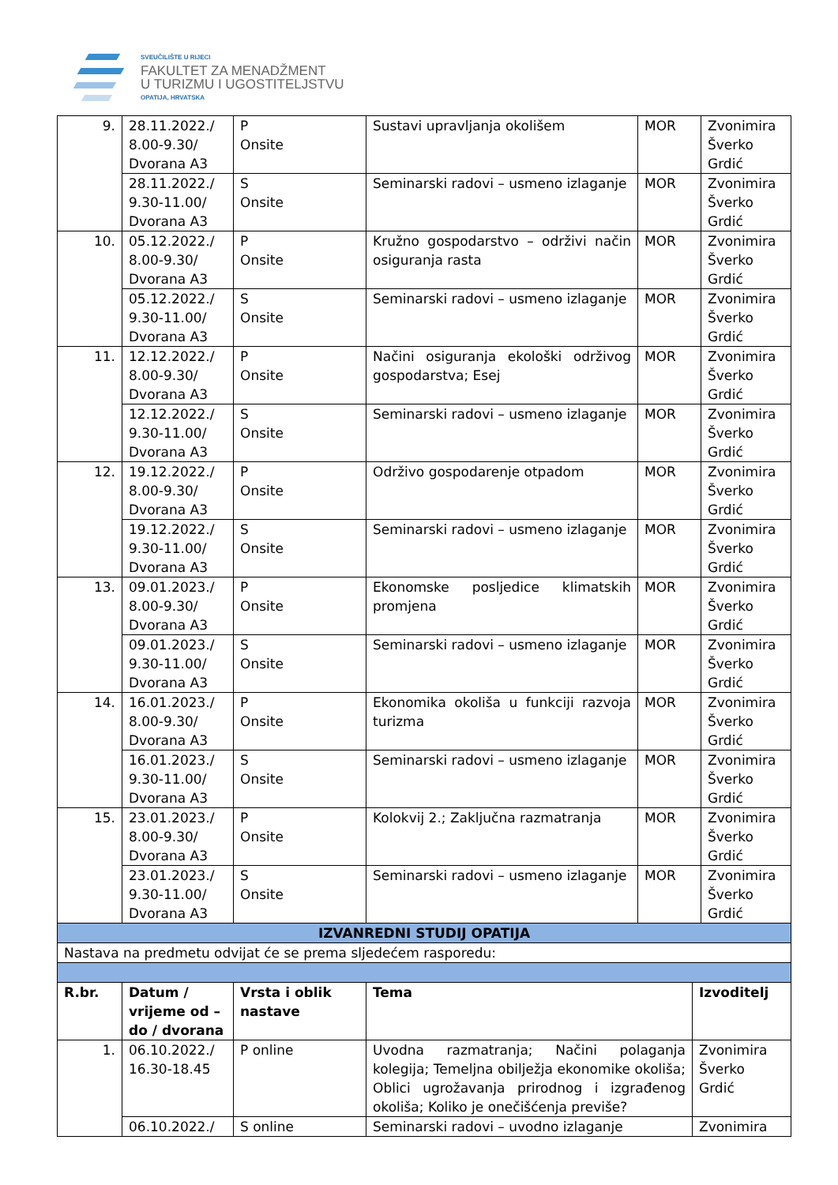SVEUČILIŠTE U RIJECI
FAKULTET ZA MENADŽMENT
U TURIZMU I UGOSTITELJSTVU
OPATIJA, HRVATSKA
| 9. | 28.11.2022./ 8.00-9.30/ Dvorana A3 | P Onsite | Sustavi upravljanja okolišem | MOR | Zvonimira Šverko Grdić |
| | 28.11.2022./ 9.30-11.00/ Dvorana A3 | S Onsite | Seminarski radovi – usmeno izlaganje | MOR | Zvonimira Šverko Grdić |
| 10. | 05.12.2022./ 8.00-9.30/ Dvorana A3 | P Onsite | Kružno gospodarstvo – održivi način osiguranja rasta | MOR | Zvonimira Šverko Grdić |
| | 05.12.2022./ 9.30-11.00/ Dvorana A3 | S Onsite | Seminarski radovi – usmeno izlaganje | MOR | Zvonimira Šverko Grdić |
| 11. | 12.12.2022./ 8.00-9.30/ Dvorana A3 | P Onsite | Načini osiguranja ekološki održivog gospodarstva; Esej | MOR | Zvonimira Šverko Grdić |
| | 12.12.2022./ 9.30-11.00/ Dvorana A3 | S Onsite | Seminarski radovi – usmeno izlaganje | MOR | Zvonimira Šverko Grdić |
| 12. | 19.12.2022./ 8.00-9.30/ Dvorana A3 | P Onsite | Održivo gospodarenje otpadom | MOR | Zvonimira Šverko Grdić |
| | 19.12.2022./ 9.30-11.00/ Dvorana A3 | S Onsite | Seminarski radovi – usmeno izlaganje | MOR | Zvonimira Šverko Grdić |
| 13. | 09.01.2023./ 8.00-9.30/ Dvorana A3 | P Onsite | Ekonomske posljedice klimatskih promjena | MOR | Zvonimira Šverko Grdić |
| | 09.01.2023./ 9.30-11.00/ Dvorana A3 | S Onsite | Seminarski radovi – usmeno izlaganje | MOR | Zvonimira Šverko Grdić |
| 14. | 16.01.2023./ 8.00-9.30/ Dvorana A3 | P Onsite | Ekonomika okoliša u funkciji razvoja turizma | MOR | Zvonimira Šverko Grdić |
| | 16.01.2023./ 9.30-11.00/ Dvorana A3 | S Onsite | Seminarski radovi – usmeno izlaganje | MOR | Zvonimira Šverko Grdić |
| 15. | 23.01.2023./ 8.00-9.30/ Dvorana A3 | P Onsite | Kolokvij 2.; Zaključna razmatranja | MOR | Zvonimira Šverko Grdić |
| | 23.01.2023./ 9.30-11.00/ Dvorana A3 | S Onsite | Seminarski radovi – usmeno izlaganje | MOR | Zvonimira Šverko Grdić |
| IZVANREDNI STUDIJ OPATIJA | | | | |
| Nastava na predmetu odvijat će se prema sljedećem rasporedu: | | | | |
| R.br. | Datum / vrijeme od – do / dvorana | Vrsta i oblik nastave | Tema | Izvoditelj |
| 1. | 06.10.2022./ 16.30-18.45 | P online | Uvodna razmatranja; Načini polaganja kolegija; Temeljna obilježja ekonomike okoliša; Oblici ugrožavanja prirodnog i izgrađenog okoliša; Koliko je onečišćenja previše? | Zvonimira Šverko Grdić |
| | 06.10.2022./ | S online | Seminarski radovi – uvodno izlaganje | Zvonimira |